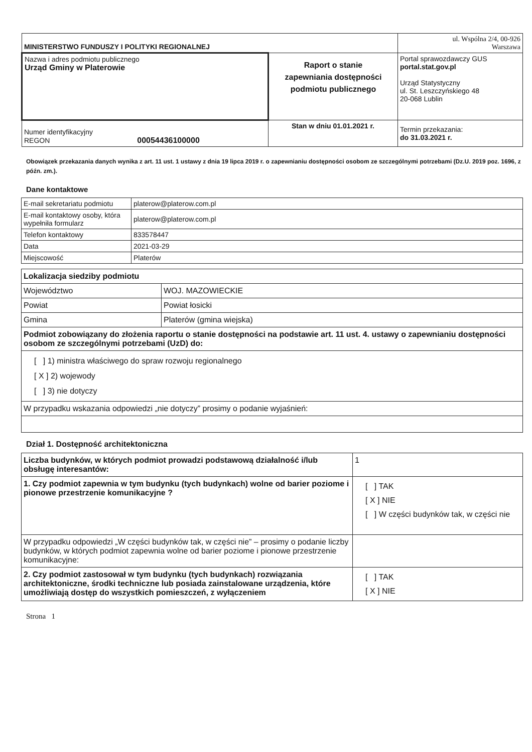| MINISTERSTWO FUNDUSZY I POLITYKI REGIONALNEJ | | ul. Wspólna 2/4, 00-926 Warszawa |
| Nazwa i adres podmiotu publicznego Urząd Gminy w Platerowie | Raport o stanie zapewniania dostępności podmiotu publicznego | Portal sprawozdawczy GUS portal.stat.gov.pl Urząd Statystyczny ul. St. Leszczyńskiego 48 20-068 Lublin |
| Numer identyfikacyjny REGON 00054436100000 | Stan w dniu 01.01.2021 r. | Termin przekazania: do 31.03.2021 r. |
Obowiązek przekazania danych wynika z art. 11 ust. 1 ustawy z dnia 19 lipca 2019 r. o zapewnianiu dostępności osobom ze szczególnymi potrzebami (Dz.U. 2019 poz. 1696, z późn. zm.).
Dane kontaktowe
| E-mail sekretariatu podmiotu | platerow@platerow.com.pl |
| E-mail kontaktowy osoby, która wypełniła formularz | platerow@platerow.com.pl |
| Telefon kontaktowy | 833578447 |
| Data | 2021-03-29 |
| Miejscowość | Platerów |
| Lokalizacja siedziby podmiotu | |
| Województwo | WOJ. MAZOWIECKIE |
| Powiat | Powiat łosicki |
| Gmina | Platerów (gmina wiejska) |
| Podmiot zobowiązany do złożenia raportu o stanie dostępności na podstawie art. 11 ust. 4. ustawy o zapewnianiu dostępności osobom ze szczególnymi potrzebami (UzD) do: | |
| [ ] 1) ministra właściwego do spraw rozwoju regionalnego [ X ] 2) wojewody [ ] 3) nie dotyczy | |
| W przypadku wskazania odpowiedzi „nie dotyczy” prosimy o podanie wyjaśnień: | |
Dział 1. Dostępność architektoniczna
| Liczba budynków, w których podmiot prowadzi podstawową działalność i/lub obsługę interesantów: | 1 |
| 1. Czy podmiot zapewnia w tym budynku (tych budynkach) wolne od barier poziome i pionowe przestrzenie komunikacyjne ? | [ ] TAK [ X ] NIE [ ] W części budynków tak, w części nie |
| W przypadku odpowiedzi „W części budynków tak, w części nie” – prosimy o podanie liczby budynków, w których podmiot zapewnia wolne od barier poziome i pionowe przestrzenie komunikacyjne: | |
| 2. Czy podmiot zastosował w tym budynku (tych budynkach) rozwiązania architektoniczne, środki techniczne lub posiada zainstalowane urządzenia, które umożliwiają dostęp do wszystkich pomieszczeń, z wyłączeniem | [ ] TAK [ X ] NIE |
Strona 1